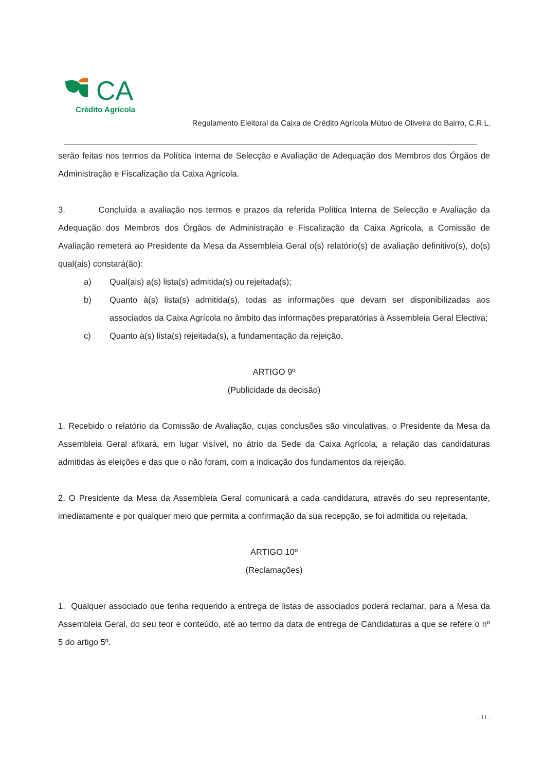CA
Crédito Agrícola
Regulamento Eleitoral da Caixa de Crédito Agrícola Mútuo de Oliveira do Bairro, C.R.L.
serão feitas nos termos da Política Interna de Selecção e Avaliação de Adequação dos Membros dos Órgãos de Administração e Fiscalização da Caixa Agrícola.
3. Concluída a avaliação nos termos e prazos da referida Política Interna de Selecção e Avaliação da Adequação dos Membros dos Órgãos de Administração e Fiscalização da Caixa Agrícola, a Comissão de Avaliação remeterá ao Presidente da Mesa da Assembleia Geral o(s) relatório(s) de avaliação definitivo(s), do(s) qual(ais) constará(ão):
a) Qual(ais) a(s) lista(s) admitida(s) ou rejeitada(s);
b) Quanto à(s) lista(s) admitida(s), todas as informações que devam ser disponibilizadas aos associados da Caixa Agrícola no âmbito das informações preparatórias à Assembleia Geral Electiva;
c) Quanto à(s) lista(s) rejeitada(s), a fundamentação da rejeição.
ARTIGO 9º
(Publicidade da decisão)
1. Recebido o relatório da Comissão de Avaliação, cujas conclusões são vinculativas, o Presidente da Mesa da Assembleia Geral afixará, em lugar visível, no átrio da Sede da Caixa Agrícola, a relação das candidaturas admitidas às eleições e das que o não foram, com a indicação dos fundamentos da rejeição.
2. O Presidente da Mesa da Assembleia Geral comunicará a cada candidatura, através do seu representante, imediatamente e por qualquer meio que permita a confirmação da sua recepção, se foi admitida ou rejeitada.
ARTIGO 10º
(Reclamações)
1. Qualquer associado que tenha requerido a entrega de listas de associados poderá reclamar, para a Mesa da Assembleia Geral, do seu teor e conteúdo, até ao termo da data de entrega de Candidaturas a que se refere o nº 5 do artigo 5º.
. 11 .